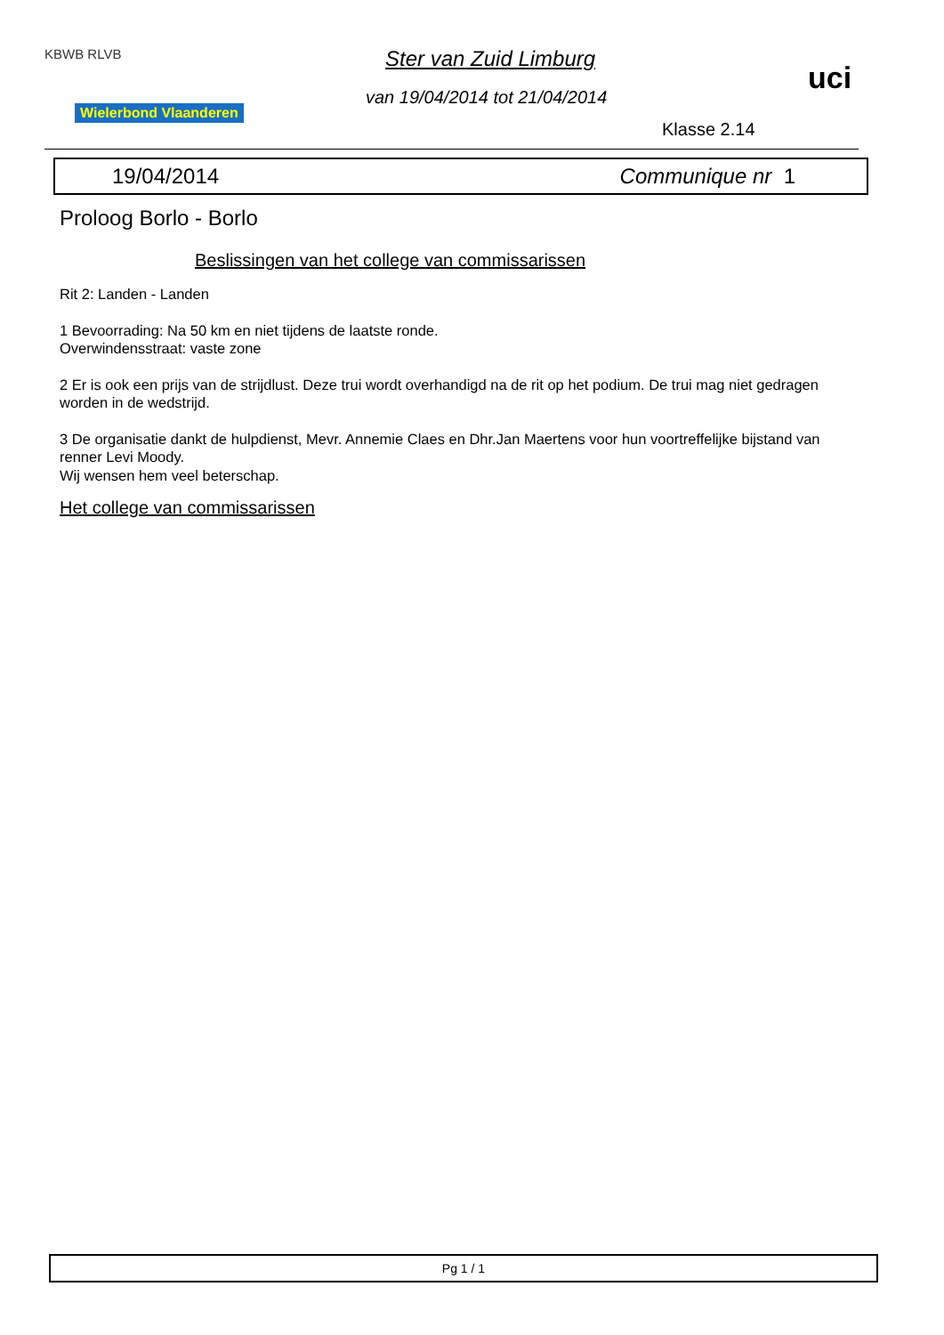KBWB RLVB
Wielerbond Vlaanderen
Ster van Zuid Limburg
van 19/04/2014 tot 21/04/2014
uci
Klasse 2.14
19/04/2014 Communique nr 1
Proloog Borlo - Borlo
Beslissingen van het college van commissarissen
Rit 2: Landen - Landen
1 Bevoorrading: Na 50 km en niet tijdens de laatste ronde.
Overwindensstraat: vaste zone
2 Er is ook een prijs van de strijdlust. Deze trui wordt overhandigd na de rit op het podium. De trui mag niet gedragen worden in de wedstrijd.
3 De organisatie dankt de hulpdienst, Mevr. Annemie Claes en Dhr.Jan Maertens voor hun voortreffelijke bijstand van renner Levi Moody.
Wij wensen hem veel beterschap.
Het college van commissarissen
Pg 1 / 1